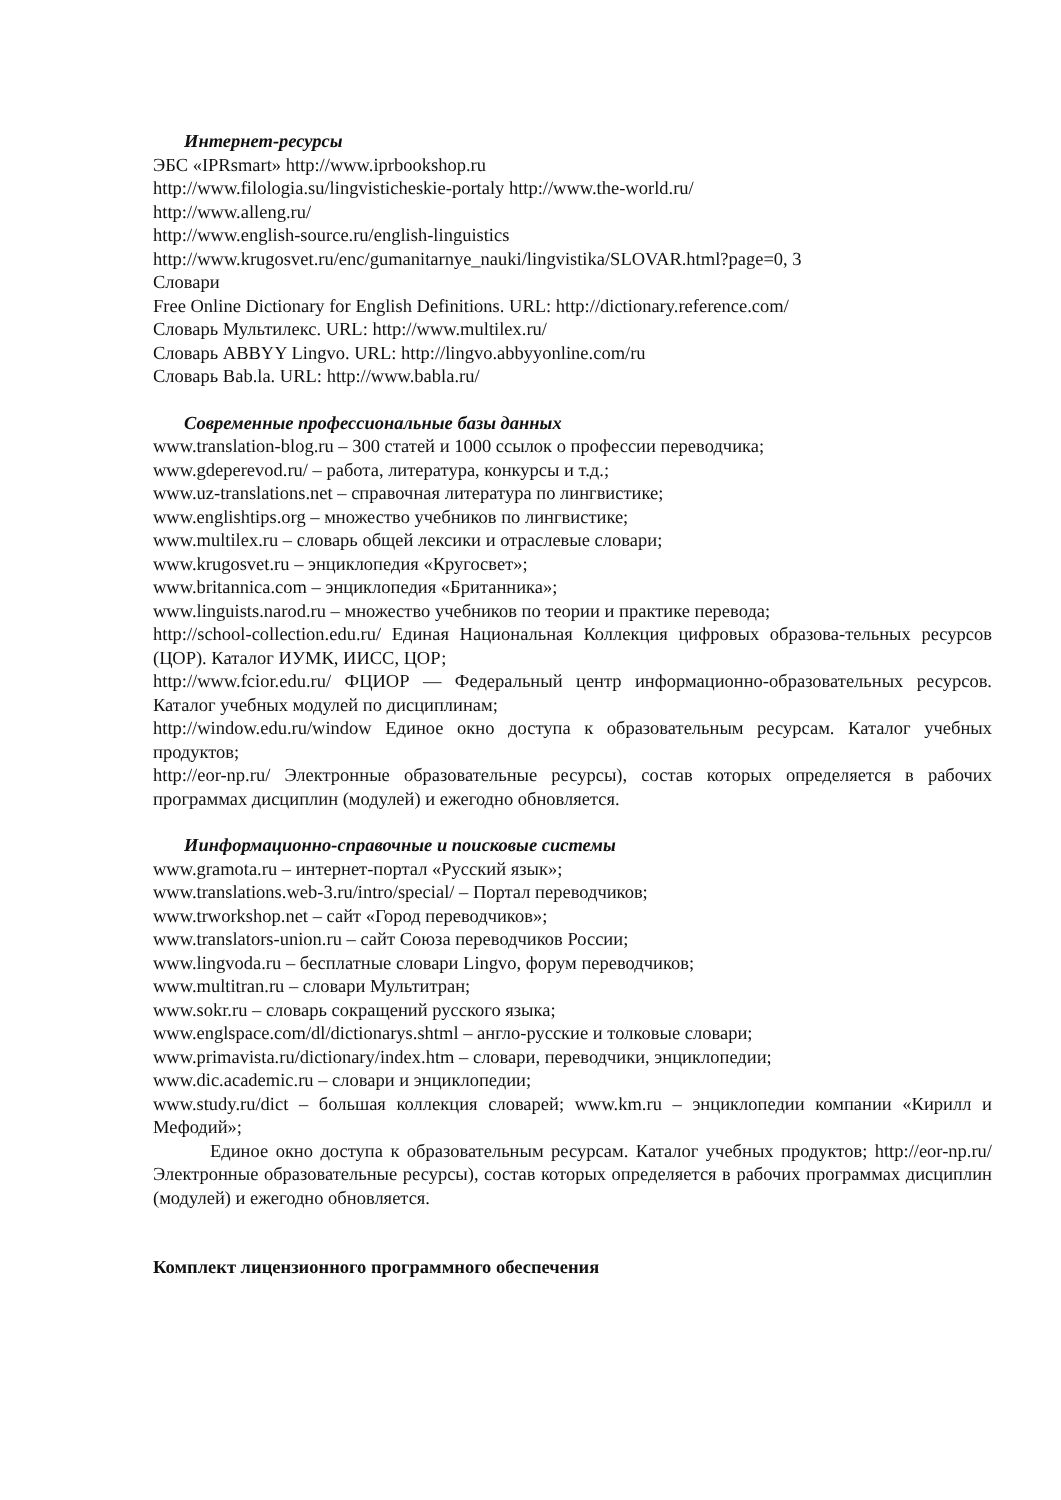Интернет-ресурсы
ЭБС «IPRsmart» http://www.iprbookshop.ru
http://www.filologia.su/lingvisticheskie-portaly http://www.the-world.ru/
http://www.alleng.ru/
http://www.english-source.ru/english-linguistics
http://www.krugosvet.ru/enc/gumanitarnye_nauki/lingvistika/SLOVAR.html?page=0, 3
Словари
Free Online Dictionary for English Definitions. URL: http://dictionary.reference.com/
Словарь Мультилекс. URL: http://www.multilex.ru/
Словарь ABBYY Lingvo. URL: http://lingvo.abbyyonline.com/ru
Словарь Bab.la. URL: http://www.babla.ru/
Современные профессиональные базы данных
www.translation-blog.ru – 300 статей и 1000 ссылок о профессии переводчика;
www.gdeperevod.ru/ – работа, литература, конкурсы и т.д.;
www.uz-translations.net – справочная литература по лингвистике;
www.englishtips.org – множество учебников по лингвистике;
www.multilex.ru – словарь общей лексики и отраслевые словари;
www.krugosvet.ru – энциклопедия «Кругосвет»;
www.britannica.com – энциклопедия «Британника»;
www.linguists.narod.ru – множество учебников по теории и практике перевода;
http://school-collection.edu.ru/ Единая Национальная Коллекция цифровых образова-тельных ресурсов (ЦОР). Каталог ИУМК, ИИСС, ЦОР;
http://www.fcior.edu.ru/ ФЦИОР — Федеральный центр информационно-образовательных ресурсов. Каталог учебных модулей по дисциплинам;
http://window.edu.ru/window Единое окно доступа к образовательным ресурсам. Каталог учебных продуктов;
http://eor-np.ru/ Электронные образовательные ресурсы), состав которых определяется в рабочих программах дисциплин (модулей) и ежегодно обновляется.
Иинформационно-справочные и поисковые системы
www.gramota.ru – интернет-портал «Русский язык»;
www.translations.web-3.ru/intro/special/ – Портал переводчиков;
www.trworkshop.net – сайт «Город переводчиков»;
www.translators-union.ru – сайт Союза переводчиков России;
www.lingvoda.ru – бесплатные словари Lingvo, форум переводчиков;
www.multitran.ru – словари Мультитран;
www.sokr.ru – словарь сокращений русского языка;
www.englspace.com/dl/dictionarys.shtml – англо-русские и толковые словари;
www.primavista.ru/dictionary/index.htm – словари, переводчики, энциклопедии;
www.dic.academic.ru – словари и энциклопедии;
www.study.ru/dict – большая коллекция словарей; www.km.ru – энциклопедии компании «Кирилл и Мефодий»;
Единое окно доступа к образовательным ресурсам. Каталог учебных продуктов; http://eor-np.ru/ Электронные образовательные ресурсы), состав которых определяется в рабочих программах дисциплин (модулей) и ежегодно обновляется.
Комплект лицензионного программного обеспечения